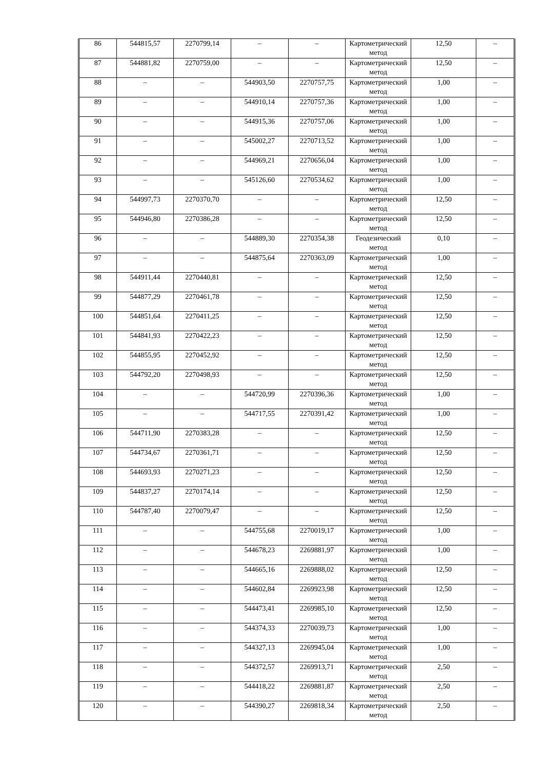| 86 | 544815,57 | 2270799,14 | – | – | Картометрический метод | 12,50 | – |
| 87 | 544881,82 | 2270759,00 | – | – | Картометрический метод | 12,50 | – |
| 88 | – | – | 544903,50 | 2270757,75 | Картометрический метод | 1,00 | – |
| 89 | – | – | 544910,14 | 2270757,36 | Картометрический метод | 1,00 | – |
| 90 | – | – | 544915,36 | 2270757,06 | Картометрический метод | 1,00 | – |
| 91 | – | – | 545002,27 | 2270713,52 | Картометрический метод | 1,00 | – |
| 92 | – | – | 544969,21 | 2270656,04 | Картометрический метод | 1,00 | – |
| 93 | – | – | 545126,60 | 2270534,62 | Картометрический метод | 1,00 | – |
| 94 | 544997,73 | 2270370,70 | – | – | Картометрический метод | 12,50 | – |
| 95 | 544946,80 | 2270386,28 | – | – | Картометрический метод | 12,50 | – |
| 96 | – | – | 544889,30 | 2270354,38 | Геодезический метод | 0,10 | – |
| 97 | – | – | 544875,64 | 2270363,09 | Картометрический метод | 1,00 | – |
| 98 | 544911,44 | 2270440,81 | – | – | Картометрический метод | 12,50 | – |
| 99 | 544877,29 | 2270461,78 | – | – | Картометрический метод | 12,50 | – |
| 100 | 544851,64 | 2270411,25 | – | – | Картометрический метод | 12,50 | – |
| 101 | 544841,93 | 2270422,23 | – | – | Картометрический метод | 12,50 | – |
| 102 | 544855,95 | 2270452,92 | – | – | Картометрический метод | 12,50 | – |
| 103 | 544792,20 | 2270498,93 | – | – | Картометрический метод | 12,50 | – |
| 104 | – | – | 544720,99 | 2270396,36 | Картометрический метод | 1,00 | – |
| 105 | – | – | 544717,55 | 2270391,42 | Картометрический метод | 1,00 | – |
| 106 | 544711,90 | 2270383,28 | – | – | Картометрический метод | 12,50 | – |
| 107 | 544734,67 | 2270361,71 | – | – | Картометрический метод | 12,50 | – |
| 108 | 544693,93 | 2270271,23 | – | – | Картометрический метод | 12,50 | – |
| 109 | 544837,27 | 2270174,14 | – | – | Картометрический метод | 12,50 | – |
| 110 | 544787,40 | 2270079,47 | – | – | Картометрический метод | 12,50 | – |
| 111 | – | – | 544755,68 | 2270019,17 | Картометрический метод | 1,00 | – |
| 112 | – | – | 544678,23 | 2269881,97 | Картометрический метод | 1,00 | – |
| 113 | – | – | 544665,16 | 2269888,02 | Картометрический метод | 12,50 | – |
| 114 | – | – | 544602,84 | 2269923,98 | Картометрический метод | 12,50 | – |
| 115 | – | – | 544473,41 | 2269985,10 | Картометрический метод | 12,50 | – |
| 116 | – | – | 544374,33 | 2270039,73 | Картометрический метод | 1,00 | – |
| 117 | – | – | 544327,13 | 2269945,04 | Картометрический метод | 1,00 | – |
| 118 | – | – | 544372,57 | 2269913,71 | Картометрический метод | 2,50 | – |
| 119 | – | – | 544418,22 | 2269881,87 | Картометрический метод | 2,50 | – |
| 120 | – | – | 544390,27 | 2269818,34 | Картометрический метод | 2,50 | – |